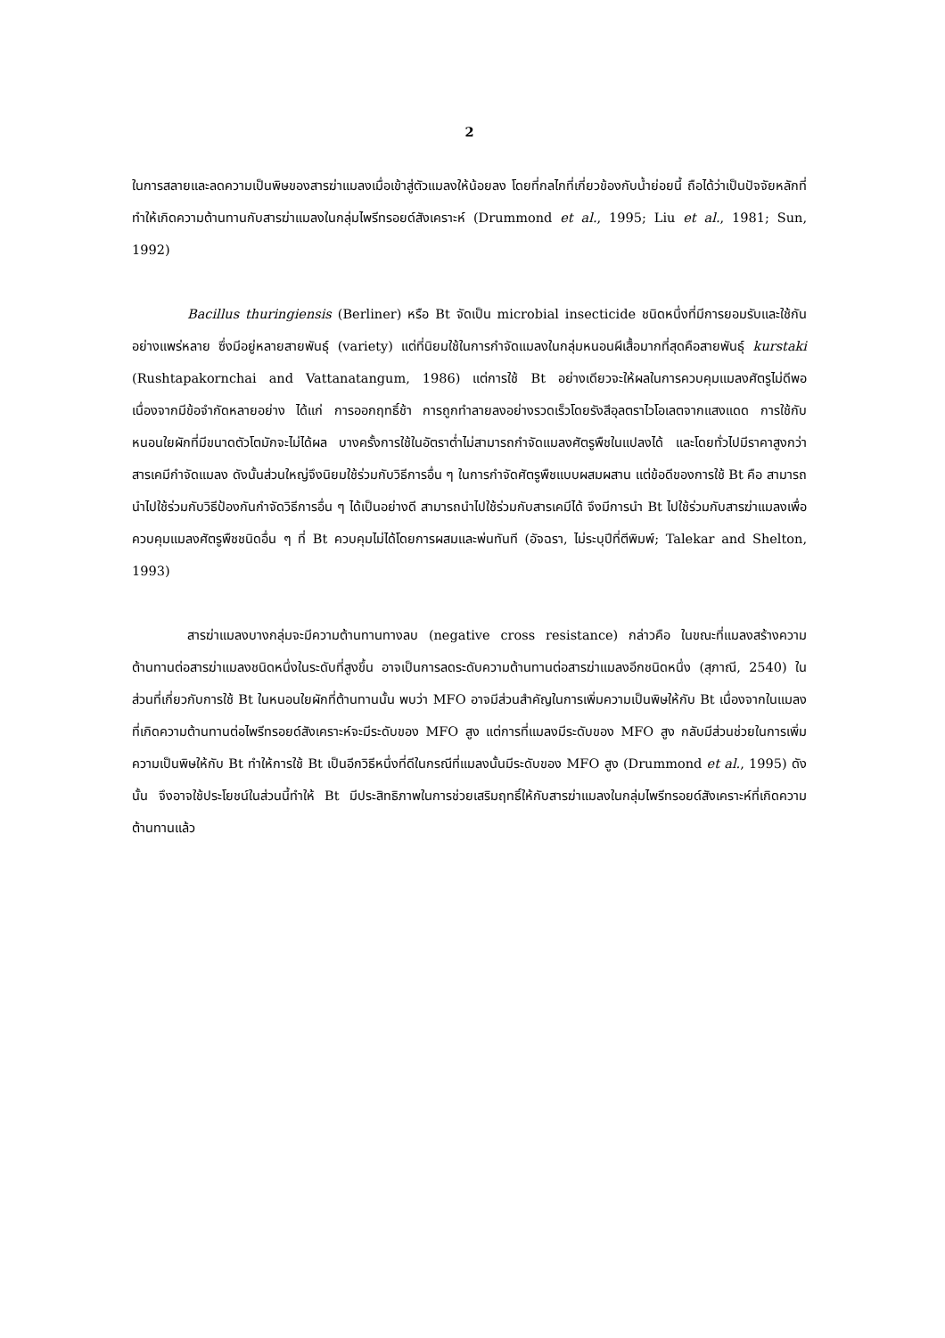2
ในการสลายและลดความเป็นพิษของสารฆ่าแมลงเมื่อเข้าสู่ตัวแมลงให้น้อยลง โดยที่กลไกที่เกี่ยวข้องกับน้ำย่อยนี้ ถือได้ว่าเป็นปัจจัยหลักที่ทำให้เกิดความต้านทานกับสารฆ่าแมลงในกลุ่มไพรีทรอยด์สังเคราะห์ (Drummond et al., 1995; Liu et al., 1981; Sun, 1992)
Bacillus thuringiensis (Berliner) หรือ Bt จัดเป็น microbial insecticide ชนิดหนึ่งที่มีการยอมรับและใช้กันอย่างแพร่หลาย ซึ่งมีอยู่หลายสายพันธุ์ (variety) แต่ที่นิยมใช้ในการกำจัดแมลงในกลุ่มหนอนผีเสื้อมากที่สุดคือสายพันธุ์ kurstaki (Rushtapakornchai and Vattanatangum, 1986) แต่การใช้ Bt อย่างเดียวจะให้ผลในการควบคุมแมลงศัตรูไม่ดีพอ เนื่องจากมีข้อจำกัดหลายอย่าง ได้แก่ การออกฤทธิ์ช้า การถูกทำลายลงอย่างรวดเร็วโดยรังสีอุลตราไวโอเลตจากแสงแดด การใช้กับหนอนใยผักที่มีขนาดตัวโตมักจะไม่ได้ผล บางครั้งการใช้ในอัตราต่ำไม่สามารถกำจัดแมลงศัตรูพืชในแปลงได้ และโดยทั่วไปมีราคาสูงกว่าสารเคมีกำจัดแมลง ดังนั้นส่วนใหญ่จึงนิยมใช้ร่วมกับวิธีการอื่น ๆ ในการกำจัดศัตรูพืชแบบผสมผสาน แต่ข้อดีของการใช้ Bt คือ สามารถนำไปใช้ร่วมกับวิธีป้องกันกำจัดวิธีการอื่น ๆ ได้เป็นอย่างดี สามารถนำไปใช้ร่วมกับสารเคมีได้ จึงมีการนำ Bt ไปใช้ร่วมกับสารฆ่าแมลงเพื่อควบคุมแมลงศัตรูพืชชนิดอื่น ๆ ที่ Bt ควบคุมไม่ได้โดยการผสมและพ่นทันที (อัจฉรา, ไม่ระบุปีที่ตีพิมพ์; Talekar and Shelton, 1993)
สารฆ่าแมลงบางกลุ่มจะมีความต้านทานทางลบ (negative cross resistance) กล่าวคือ ในขณะที่แมลงสร้างความต้านทานต่อสารฆ่าแมลงชนิดหนึ่งในระดับที่สูงขึ้น อาจเป็นการลดระดับความต้านทานต่อสารฆ่าแมลงอีกชนิดหนึ่ง (สุภาณี, 2540) ในส่วนที่เกี่ยวกับการใช้ Bt ในหนอนใยผักที่ต้านทานนั้น พบว่า MFO อาจมีส่วนสำคัญในการเพิ่มความเป็นพิษให้กับ Bt เนื่องจากในแมลงที่เกิดความต้านทานต่อไพรีทรอยด์สังเคราะห์จะมีระดับของ MFO สูง แต่การที่แมลงมีระดับของ MFO สูง กลับมีส่วนช่วยในการเพิ่มความเป็นพิษให้กับ Bt ทำให้การใช้ Bt เป็นอีกวิธีหนึ่งที่ดีในกรณีที่แมลงนั้นมีระดับของ MFO สูง (Drummond et al., 1995) ดังนั้น จึงอาจใช้ประโยชน์ในส่วนนี้ทำให้ Bt มีประสิทธิภาพในการช่วยเสริมฤทธิ์ให้กับสารฆ่าแมลงในกลุ่มไพรีทรอยด์สังเคราะห์ที่เกิดความต้านทานแล้ว